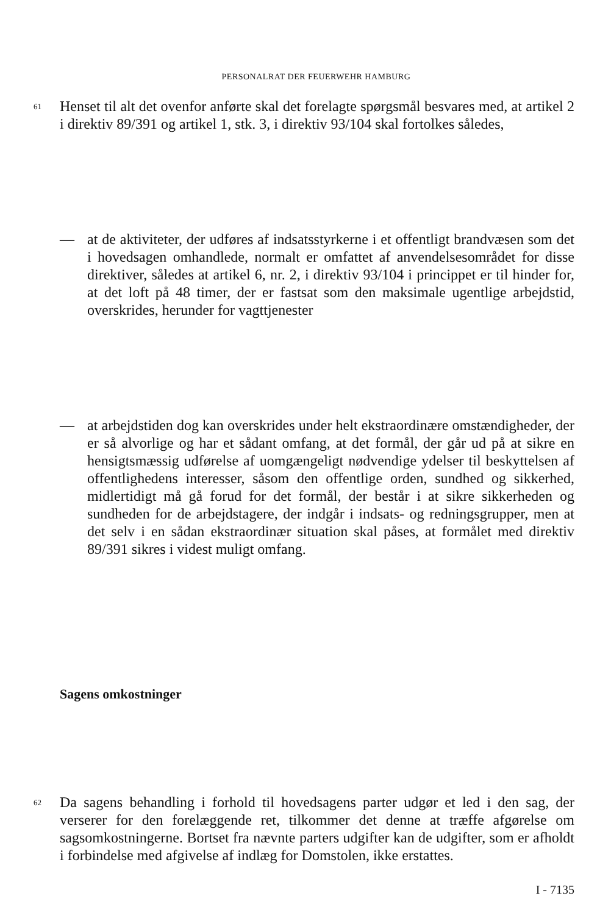PERSONALRAT DER FEUERWEHR HAMBURG
61
Henset til alt det ovenfor anførte skal det forelagte spørgsmål besvares med, at artikel 2 i direktiv 89/391 og artikel 1, stk. 3, i direktiv 93/104 skal fortolkes således,
— at de aktiviteter, der udføres af indsatsstyrkerne i et offentligt brandvæsen som det i hovedsagen omhandlede, normalt er omfattet af anvendelsesområdet for disse direktiver, således at artikel 6, nr. 2, i direktiv 93/104 i princippet er til hinder for, at det loft på 48 timer, der er fastsat som den maksimale ugentlige arbejdstid, overskrides, herunder for vagttjenester
— at arbejdstiden dog kan overskrides under helt ekstraordinære omstændigheder, der er så alvorlige og har et sådant omfang, at det formål, der går ud på at sikre en hensigtsmæssig udførelse af uomgængeligt nødvendige ydelser til beskyttelsen af offentlighedens interesser, såsom den offentlige orden, sundhed og sikkerhed, midlertidigt må gå forud for det formål, der består i at sikre sikkerheden og sundheden for de arbejdstagere, der indgår i indsats- og redningsgrupper, men at det selv i en sådan ekstraordinær situation skal påses, at formålet med direktiv 89/391 sikres i videst muligt omfang.
Sagens omkostninger
62
Da sagens behandling i forhold til hovedsagens parter udgør et led i den sag, der verserer for den forelæggende ret, tilkommer det denne at træffe afgørelse om sagsomkostningerne. Bortset fra nævnte parters udgifter kan de udgifter, som er afholdt i forbindelse med afgivelse af indlæg for Domstolen, ikke erstattes.
I - 7135